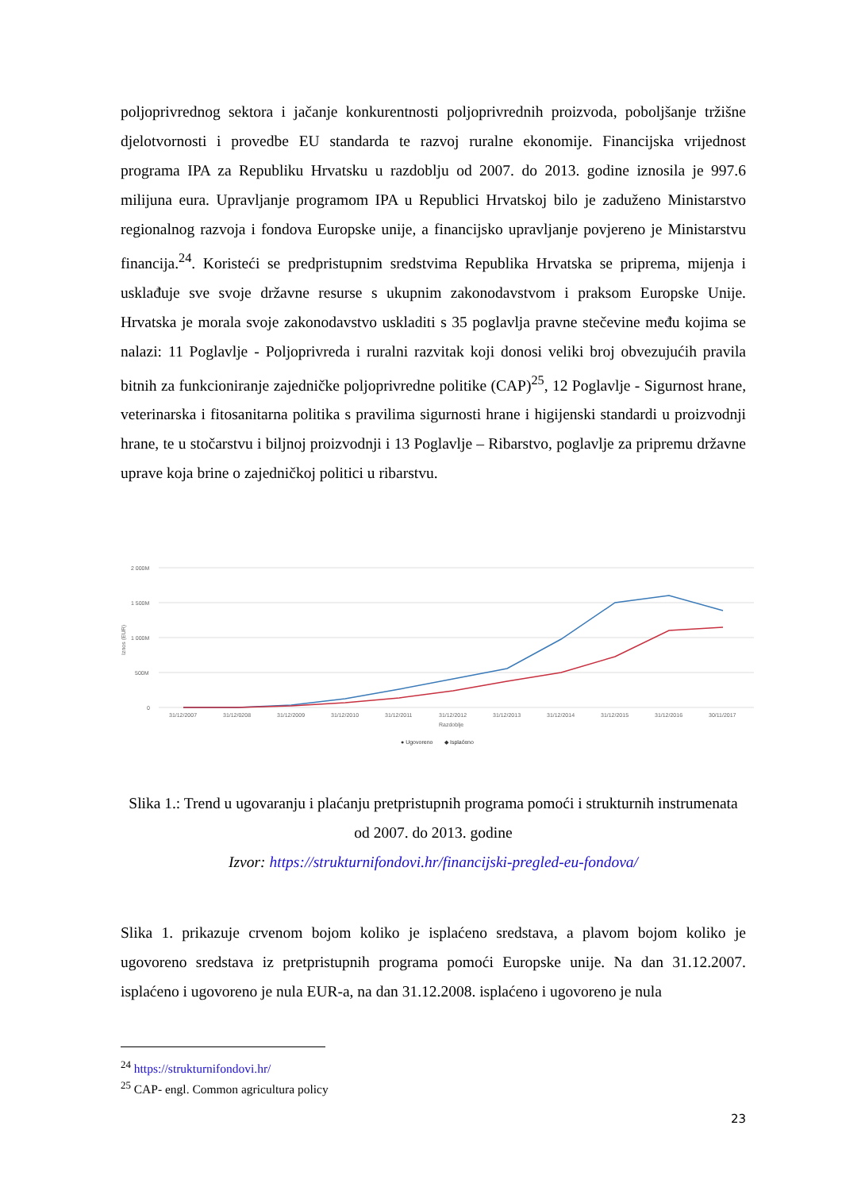poljoprivrednog sektora i jačanje konkurentnosti poljoprivrednih proizvoda, poboljšanje tržišne djelotvornosti i provedbe EU standarda te razvoj ruralne ekonomije. Financijska vrijednost programa IPA za Republiku Hrvatsku u razdoblju od 2007. do 2013. godine iznosila je 997.6 milijuna eura. Upravljanje programom IPA u Republici Hrvatskoj bilo je zaduženo Ministarstvo regionalnog razvoja i fondova Europske unije, a financijsko upravljanje povjereno je Ministarstvu financija.<sup>24</sup>. Koristeći se predpristupnim sredstvima Republika Hrvatska se priprema, mijenja i usklađuje sve svoje državne resurse s ukupnim zakonodavstvom i praksom Europske Unije. Hrvatska je morala svoje zakonodavstvo uskladiti s 35 poglavlja pravne stečevine među kojima se nalazi: 11 Poglavlje - Poljoprivreda i ruralni razvitak koji donosi veliki broj obvezujućih pravila bitnih za funkcioniranje zajedničke poljoprivredne politike (CAP)<sup>25</sup>, 12 Poglavlje - Sigurnost hrane, veterinarska i fitosanitarna politika s pravilima sigurnosti hrane i higijenski standardi u proizvodnji hrane, te u stočarstvu i biljnoj proizvodnji i 13 Poglavlje – Ribarstvo, poglavlje za pripremu državne uprave koja brine o zajedničkoj politici u ribarstvu.
2 000M
1 500M
1 000M
500M
0
Iznos (EUR)
31/12/2007
31/12/0208
31/12/2009
31/12/2010
31/12/2011
31/12/2012
31/12/2013
31/12/2014
31/12/2015
31/12/2016
30/11/2017
Razdoblje
● Ugovoreno
◆ Isplaćeno
Slika 1.: Trend u ugovaranju i plaćanju pretpristupnih programa pomoći i strukturnih instrumenata od 2007. do 2013. godine
Izvor: https://strukturnifondovi.hr/financijski-pregled-eu-fondova/
Slika 1. prikazuje crvenom bojom koliko je isplaćeno sredstava, a plavom bojom koliko je ugovoreno sredstava iz pretpristupnih programa pomoći Europske unije. Na dan 31.12.2007. isplaćeno i ugovoreno je nula EUR-a, na dan 31.12.2008. isplaćeno i ugovoreno je nula
<sup>24</sup> https://strukturnifondovi.hr/
<sup>25</sup> CAP- engl. Common agricultura policy
23